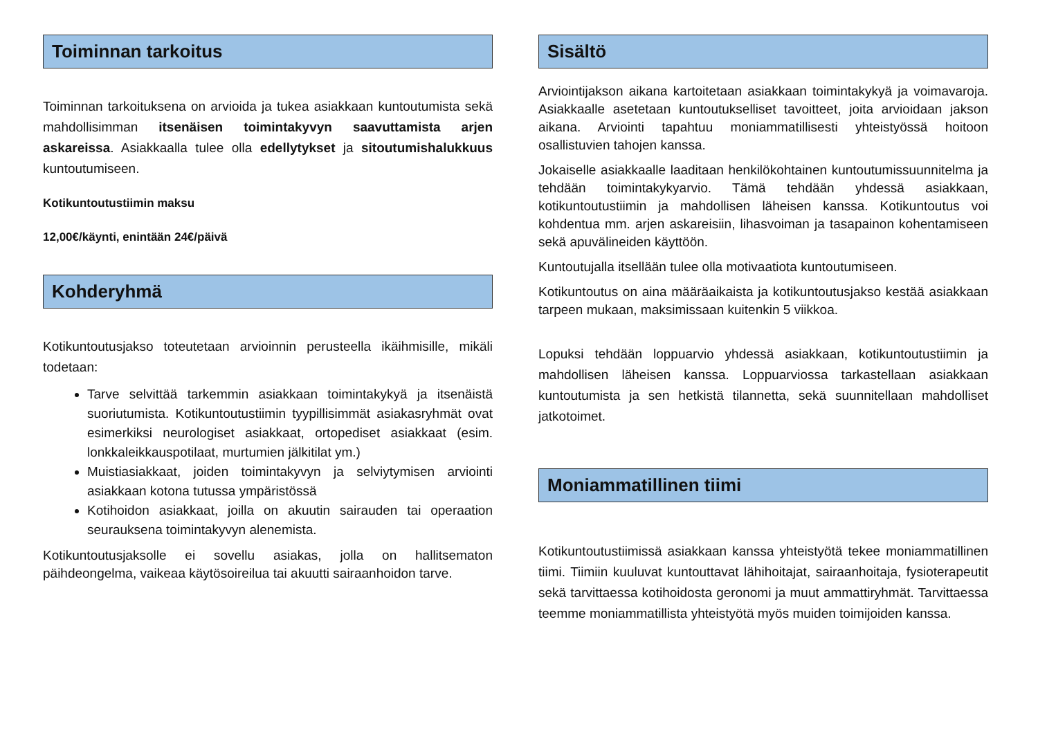Toiminnan tarkoitus
Toiminnan tarkoituksena on arvioida ja tukea asiakkaan kuntoutumista sekä mahdollisimman itsenäisen toimintakyvyn saavuttamista arjen askareissa. Asiakkaalla tulee olla edellytykset ja sitoutumishalukkuus kuntoutumiseen.
Kotikuntoutustiimin maksu
12,00€/käynti, enintään 24€/päivä
Kohderyhmä
Kotikuntoutusjakso toteutetaan arvioinnin perusteella ikäihmisille, mikäli todetaan:
Tarve selvittää tarkemmin asiakkaan toimintakykyä ja itsenäistä suoriutumista. Kotikuntoutustiimin tyypillisimmät asiakasryhmät ovat esimerkiksi neurologiset asiakkaat, ortopediset asiakkaat (esim. lonkkaleikkauspotilaat, murtumien jälkitilat ym.)
Muistiasiakkaat, joiden toimintakyvyn ja selviytymisen arviointi asiakkaan kotona tutussa ympäristössä
Kotihoidon asiakkaat, joilla on akuutin sairauden tai operaation seurauksena toimintakyvyn alenemista.
Kotikuntoutusjaksolle ei sovellu asiakas, jolla on hallitsematon päihdeongelma, vaikeaa käytösoireilua tai akuutti sairaanhoidon tarve.
Sisältö
Arviointijakson aikana kartoitetaan asiakkaan toimintakykyä ja voimavaroja. Asiakkaalle asetetaan kuntoutukselliset tavoitteet, joita arvioidaan jakson aikana. Arviointi tapahtuu moniammatillisesti yhteistyössä hoitoon osallistuvien tahojen kanssa.
Jokaiselle asiakkaalle laaditaan henkilökohtainen kuntoutumissuunnitelma ja tehdään toimintakykyarvio. Tämä tehdään yhdessä asiakkaan, kotikuntoutustiimin ja mahdollisen läheisen kanssa. Kotikuntoutus voi kohdentua mm. arjen askareisiin, lihasvoiman ja tasapainon kohentamiseen sekä apuvälineiden käyttöön.
Kuntoutujalla itsellään tulee olla motivaatiota kuntoutumiseen.
Kotikuntoutus on aina määräaikaista ja kotikuntoutusjakso kestää asiakkaan tarpeen mukaan, maksimissaan kuitenkin 5 viikkoa.
Lopuksi tehdään loppuarvio yhdessä asiakkaan, kotikuntoutustiimin ja mahdollisen läheisen kanssa. Loppuarviossa tarkastellaan asiakkaan kuntoutumista ja sen hetkistä tilannetta, sekä suunnitellaan mahdolliset jatkotoimet.
Moniammatillinen tiimi
Kotikuntoutustiimissä asiakkaan kanssa yhteistyötä tekee moniammatillinen tiimi. Tiimiin kuuluvat kuntouttavat lähihoitajat, sairaanhoitaja, fysioterapeutit sekä tarvittaessa kotihoidosta geronomi ja muut ammattiryhmät. Tarvittaessa teemme moniammatillista yhteistyötä myös muiden toimijoiden kanssa.